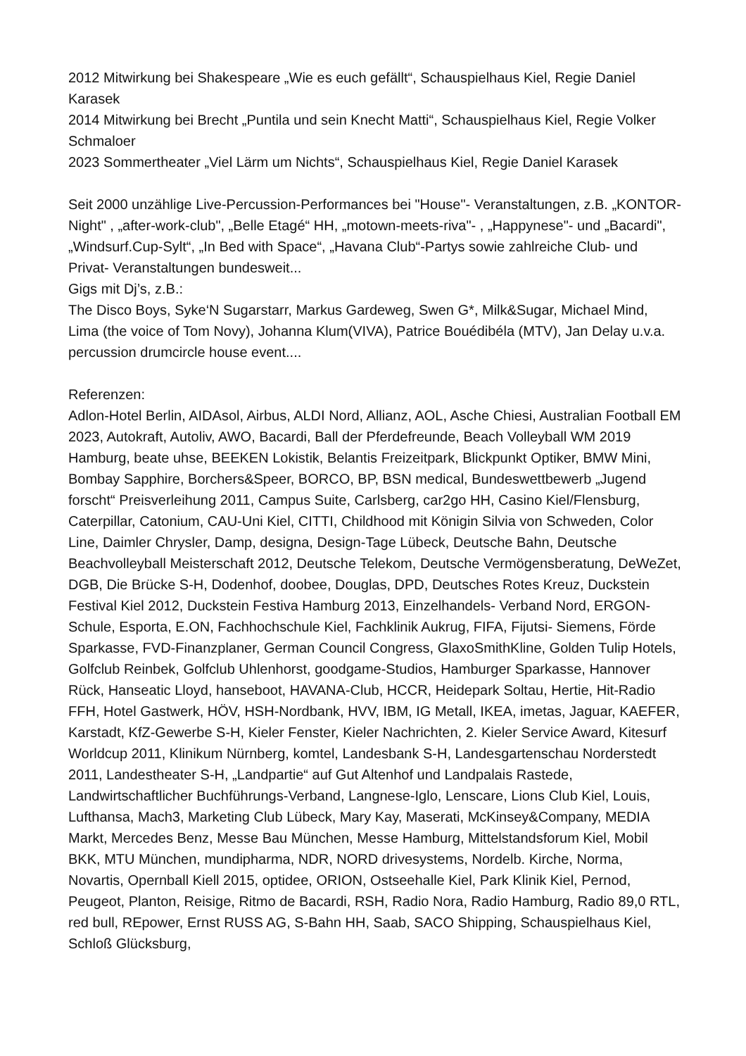2012 Mitwirkung bei Shakespeare „Wie es euch gefällt“, Schauspielhaus Kiel, Regie Daniel Karasek
2014 Mitwirkung bei Brecht „Puntila und sein Knecht Matti“, Schauspielhaus Kiel, Regie Volker Schmaloer
2023 Sommertheater „Viel Lärm um Nichts“, Schauspielhaus Kiel, Regie Daniel Karasek
Seit 2000 unzählige Live-Percussion-Performances bei "House"- Veranstaltungen, z.B. „KONTOR-Night" , „after-work-club", „Belle Etagé“ HH, „motown-meets-riva"- , „Happynese"- und „Bacardi", „Windsurf.Cup-Sylt“, „In Bed with Space“, „Havana Club“-Partys sowie zahlreiche Club- und Privat- Veranstaltungen bundesweit...
Gigs mit Dj’s, z.B.:
The Disco Boys, Syke‘N Sugarstarr, Markus Gardeweg, Swen G*, Milk&Sugar, Michael Mind, Lima (the voice of Tom Novy), Johanna Klum(VIVA), Patrice Bouédibéla (MTV), Jan Delay u.v.a.
percussion drumcircle house event....
Referenzen:
Adlon-Hotel Berlin, AIDAsol, Airbus, ALDI Nord, Allianz, AOL, Asche Chiesi, Australian Football EM 2023, Autokraft, Autoliv, AWO, Bacardi, Ball der Pferdefreunde, Beach Volleyball WM 2019 Hamburg, beate uhse, BEEKEN Lokistik, Belantis Freizeitpark, Blickpunkt Optiker, BMW Mini, Bombay Sapphire, Borchers&Speer, BORCO, BP, BSN medical, Bundeswettbewerb „Jugend forscht“ Preisverleihung 2011, Campus Suite, Carlsberg, car2go HH, Casino Kiel/Flensburg, Caterpillar, Catonium, CAU-Uni Kiel, CITTI, Childhood mit Königin Silvia von Schweden, Color Line, Daimler Chrysler, Damp, designa, Design-Tage Lübeck, Deutsche Bahn, Deutsche Beachvolleyball Meisterschaft 2012, Deutsche Telekom, Deutsche Vermögensberatung, DeWeZet, DGB, Die Brücke S-H, Dodenhof, doobee, Douglas, DPD, Deutsches Rotes Kreuz, Duckstein Festival Kiel 2012, Duckstein Festiva Hamburg 2013, Einzelhandels- Verband Nord, ERGON-Schule, Esporta, E.ON, Fachhochschule Kiel, Fachklinik Aukrug, FIFA, Fijutsi- Siemens, Förde Sparkasse, FVD-Finanzplaner, German Council Congress, GlaxoSmithKline, Golden Tulip Hotels, Golfclub Reinbek, Golfclub Uhlenhorst, goodgame-Studios, Hamburger Sparkasse, Hannover Rück, Hanseatic Lloyd, hanseboot, HAVANA-Club, HCCR, Heidepark Soltau, Hertie, Hit-Radio FFH, Hotel Gastwerk, HÖV, HSH-Nordbank, HVV, IBM, IG Metall, IKEA, imetas, Jaguar, KAEFER, Karstadt, KfZ-Gewerbe S-H, Kieler Fenster, Kieler Nachrichten, 2. Kieler Service Award, Kitesurf Worldcup 2011, Klinikum Nürnberg, komtel, Landesbank S-H, Landesgartenschau Norderstedt 2011, Landestheater S-H, „Landpartie“ auf Gut Altenhof und Landpalais Rastede, Landwirtschaftlicher Buchführungs-Verband, Langnese-Iglo, Lenscare, Lions Club Kiel, Louis, Lufthansa, Mach3, Marketing Club Lübeck, Mary Kay, Maserati, McKinsey&Company, MEDIA Markt, Mercedes Benz, Messe Bau München, Messe Hamburg, Mittelstandsforum Kiel, Mobil BKK, MTU München, mundipharma, NDR, NORD drivesystems, Nordelb. Kirche, Norma, Novartis, Opernball Kiell 2015, optidee, ORION, Ostseehalle Kiel, Park Klinik Kiel, Pernod, Peugeot, Planton, Reisige, Ritmo de Bacardi, RSH, Radio Nora, Radio Hamburg, Radio 89,0 RTL, red bull, REpower, Ernst RUSS AG, S-Bahn HH, Saab, SACO Shipping, Schauspielhaus Kiel, Schloß Glücksburg,